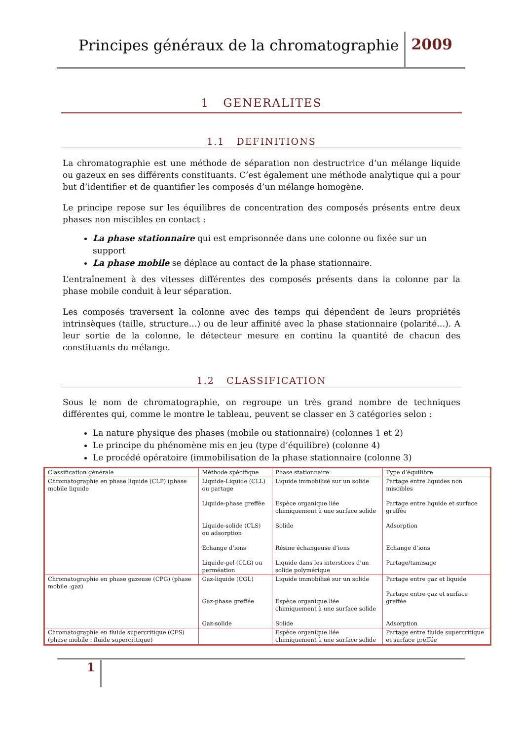Principes généraux de la chromatographie
2009
1 GENERALITES
1.1 DEFINITIONS
La chromatographie est une méthode de séparation non destructrice d’un mélange liquide ou gazeux en ses différents constituants. C’est également une méthode analytique qui a pour but d’identifier et de quantifier les composés d’un mélange homogène.
Le principe repose sur les équilibres de concentration des composés présents entre deux phases non miscibles en contact :
La phase stationnaire qui est emprisonnée dans une colonne ou fixée sur un support
La phase mobile se déplace au contact de la phase stationnaire.
L’entraînement à des vitesses différentes des composés présents dans la colonne par la phase mobile conduit à leur séparation.
Les composés traversent la colonne avec des temps qui dépendent de leurs propriétés intrinsèques (taille, structure…) ou de leur affinité avec la phase stationnaire (polarité…). A leur sortie de la colonne, le détecteur mesure en continu la quantité de chacun des constituants du mélange.
1.2 CLASSIFICATION
Sous le nom de chromatographie, on regroupe un très grand nombre de techniques différentes qui, comme le montre le tableau, peuvent se classer en 3 catégories selon :
La nature physique des phases (mobile ou stationnaire) (colonnes 1 et 2)
Le principe du phénomène mis en jeu (type d’équilibre) (colonne 4)
Le procédé opératoire (immobilisation de la phase stationnaire (colonne 3)
| Classification générale | Méthode spécifique | Phase stationnaire | Type d’équilibre |
| Chromatographie en phase liquide (CLP) (phase mobile liquide | Liquide-Liquide (CLL) ou partage Liquide-phase greffée Liquide-solide (CLS) ou adsorption Echange d’ions Liquide-gel (CLG) ou perméation | Liquide immobilisé sur un solide Espèce organique liée chimiquement à une surface solide Solide Résine échangeuse d’ions Liquide dans les interstices d’un solide polymérique | Partage entre liquides non miscibles Partage entre liquide et surface greffée Adsorption Echange d’ions Partage/tamisage |
| Chromatographie en phase gazeuse (CPG) (phase mobile :gaz) | Gaz-liquide (CGL) Gaz-phase greffée Gaz-solide | Liquide immobilisé sur un solide Espèce organique liée chimiquement à une surface solide Solide | Partage entre gaz et liquide Partage entre gaz et surface greffée Adsorption |
| Chromatographie en fluide supercritique (CFS) (phase mobile : fluide supercritique) | | Espèce organique liée chimiquement à une surface solide | Partage entre fluide supercritique et surface greffée |
1